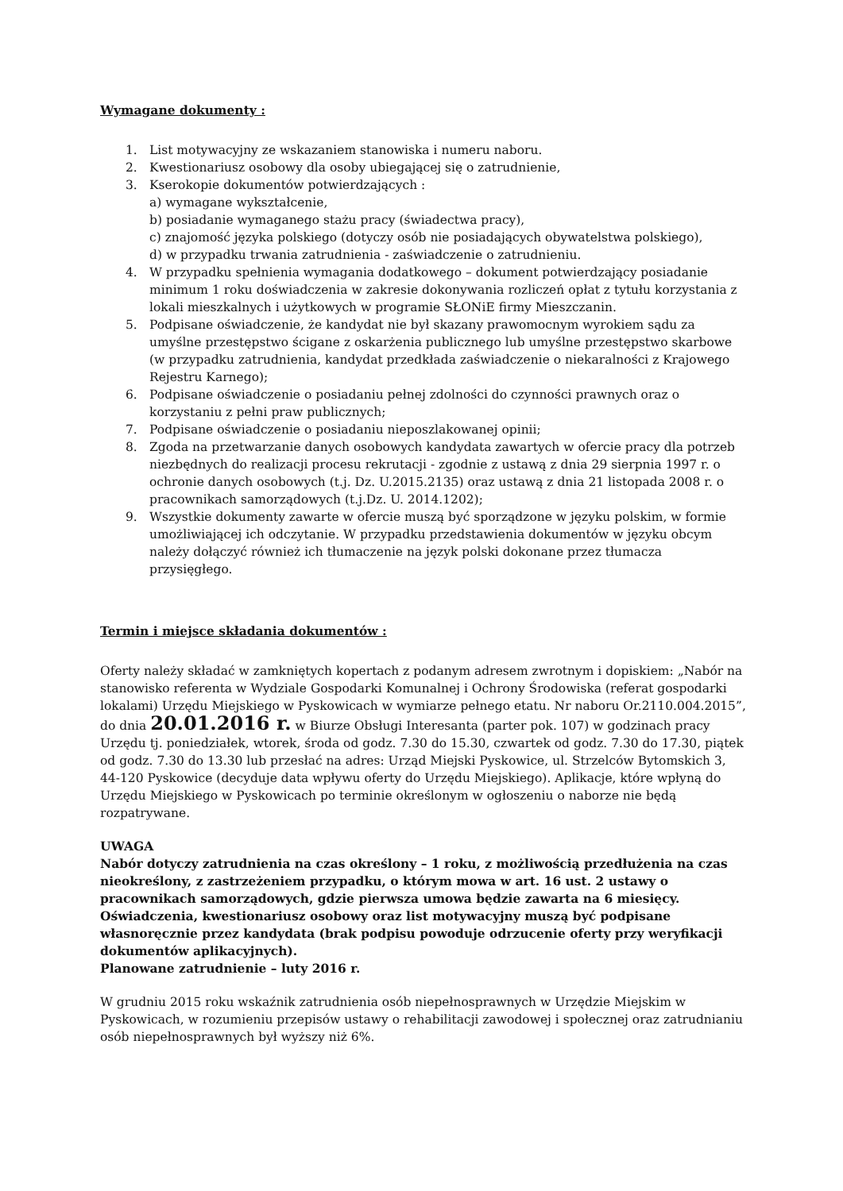Wymagane dokumenty :
1. List motywacyjny ze wskazaniem stanowiska i numeru naboru.
2. Kwestionariusz osobowy dla osoby ubiegającej się o zatrudnienie,
3. Kserokopie dokumentów potwierdzających :
a) wymagane wykształcenie,
b) posiadanie wymaganego stażu pracy (świadectwa pracy),
c) znajomość języka polskiego (dotyczy osób nie posiadających obywatelstwa polskiego),
d) w przypadku trwania zatrudnienia - zaświadczenie o zatrudnieniu.
4. W przypadku spełnienia wymagania dodatkowego – dokument potwierdzający posiadanie minimum 1 roku doświadczenia w zakresie dokonywania rozliczeń opłat z tytułu korzystania z lokali mieszkalnych i użytkowych w programie SŁONiE firmy Mieszczanin.
5. Podpisane oświadczenie, że kandydat nie był skazany prawomocnym wyrokiem sądu za umyślne przestępstwo ścigane z oskarżenia publicznego lub umyślne przestępstwo skarbowe (w przypadku zatrudnienia, kandydat przedkłada zaświadczenie o niekaralności z Krajowego Rejestru Karnego);
6. Podpisane oświadczenie o posiadaniu pełnej zdolności do czynności prawnych oraz o korzystaniu z pełni praw publicznych;
7. Podpisane oświadczenie o posiadaniu nieposzlakowanej opinii;
8. Zgoda na przetwarzanie danych osobowych kandydata zawartych w ofercie pracy dla potrzeb niezbędnych do realizacji procesu rekrutacji - zgodnie z ustawą z dnia 29 sierpnia 1997 r. o ochronie danych osobowych (t.j. Dz. U.2015.2135) oraz ustawą z dnia 21 listopada 2008 r. o pracownikach samorządowych (t.j.Dz. U. 2014.1202);
9. Wszystkie dokumenty zawarte w ofercie muszą być sporządzone w języku polskim, w formie umożliwiającej ich odczytanie. W przypadku przedstawienia dokumentów w języku obcym należy dołączyć również ich tłumaczenie na język polski dokonane przez tłumacza przysięgłego.
Termin i miejsce składania dokumentów :
Oferty należy składać w zamkniętych kopertach z podanym adresem zwrotnym i dopiskiem: „Nabór na stanowisko referenta w Wydziale Gospodarki Komunalnej i Ochrony Środowiska (referat gospodarki lokalami) Urzędu Miejskiego w Pyskowicach w wymiarze pełnego etatu. Nr naboru Or.2110.004.2015”, do dnia 20.01.2016 r. w Biurze Obsługi Interesanta (parter pok. 107) w godzinach pracy Urzędu tj. poniedziałek, wtorek, środa od godz. 7.30 do 15.30, czwartek od godz. 7.30 do 17.30, piątek od godz. 7.30 do 13.30 lub przesłać na adres: Urząd Miejski Pyskowice, ul. Strzelców Bytomskich 3, 44-120 Pyskowice (decyduje data wpływu oferty do Urzędu Miejskiego). Aplikacje, które wpłyną do Urzędu Miejskiego w Pyskowicach po terminie określonym w ogłoszeniu o naborze nie będą rozpatrywane.
UWAGA
Nabór dotyczy zatrudnienia na czas określony – 1 roku, z możliwością przedłużenia na czas nieokreślony, z zastrzeżeniem przypadku, o którym mowa w art. 16 ust. 2 ustawy o pracownikach samorządowych, gdzie pierwsza umowa będzie zawarta na 6 miesięcy. Oświadczenia, kwestionariusz osobowy oraz list motywacyjny muszą być podpisane własnoręcznie przez kandydata (brak podpisu powoduje odrzucenie oferty przy weryfikacji dokumentów aplikacyjnych).
Planowane zatrudnienie – luty 2016 r.
W grudniu 2015 roku wskaźnik zatrudnienia osób niepełnosprawnych w Urzędzie Miejskim w Pyskowicach, w rozumieniu przepisów ustawy o rehabilitacji zawodowej i społecznej oraz zatrudnianiu osób niepełnosprawnych był wyższy niż 6%.